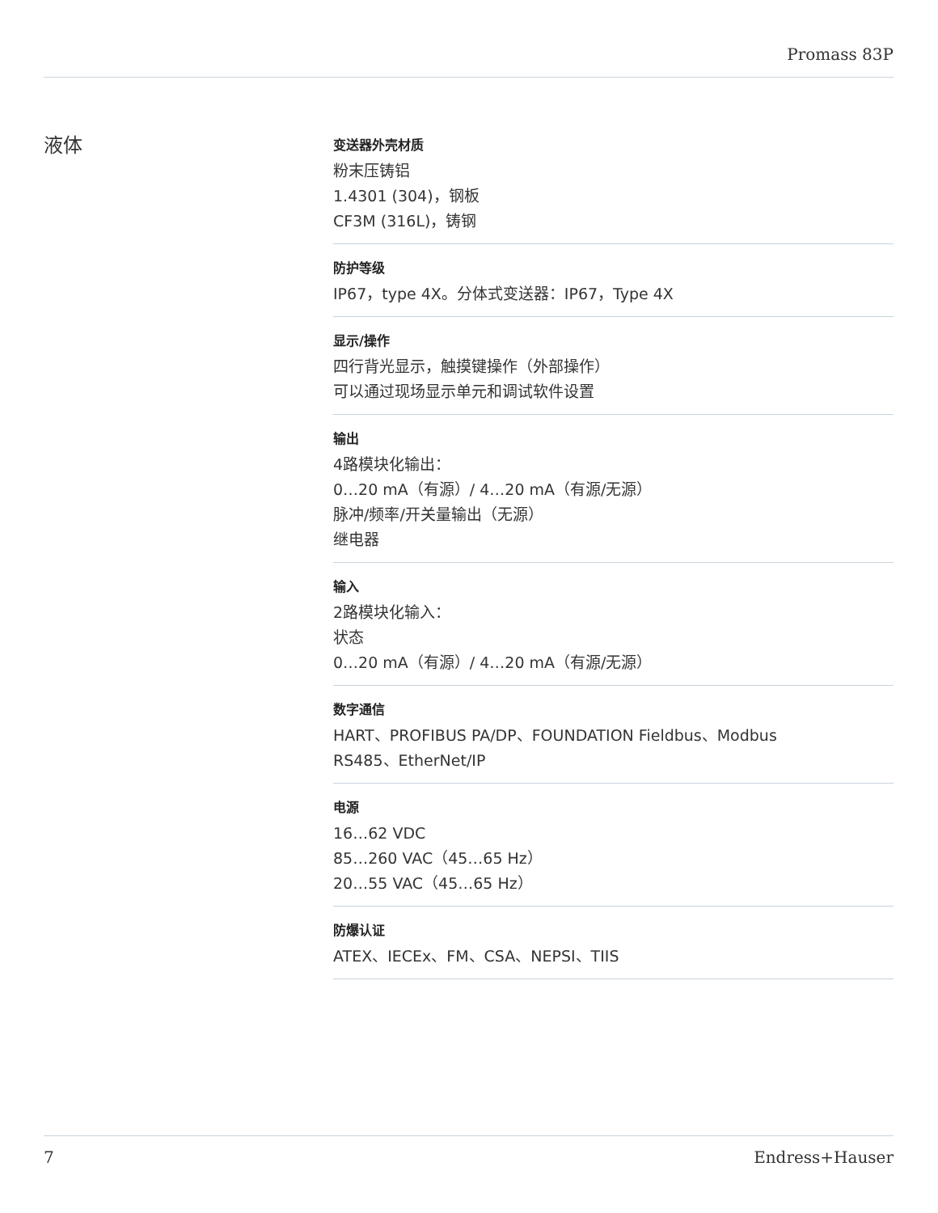Promass 83P
液体
变送器外壳材质
粉末压铸铝
1.4301 (304)，钢板
CF3M (316L)，铸钢
防护等级
IP67，type 4X。分体式变送器：IP67，Type 4X
显示/操作
四行背光显示，触摸键操作（外部操作）
可以通过现场显示单元和调试软件设置
输出
4路模块化输出：
0…20 mA（有源）/ 4…20 mA（有源/无源）
脉冲/频率/开关量输出（无源）
继电器
输入
2路模块化输入：
状态
0…20 mA（有源）/ 4…20 mA（有源/无源）
数字通信
HART、PROFIBUS PA/DP、FOUNDATION Fieldbus、Modbus
RS485、EtherNet/IP
电源
16…62 VDC
85…260 VAC（45…65 Hz）
20…55 VAC（45…65 Hz）
防爆认证
ATEX、IECEx、FM、CSA、NEPSI、TIIS
7 Endress+Hauser